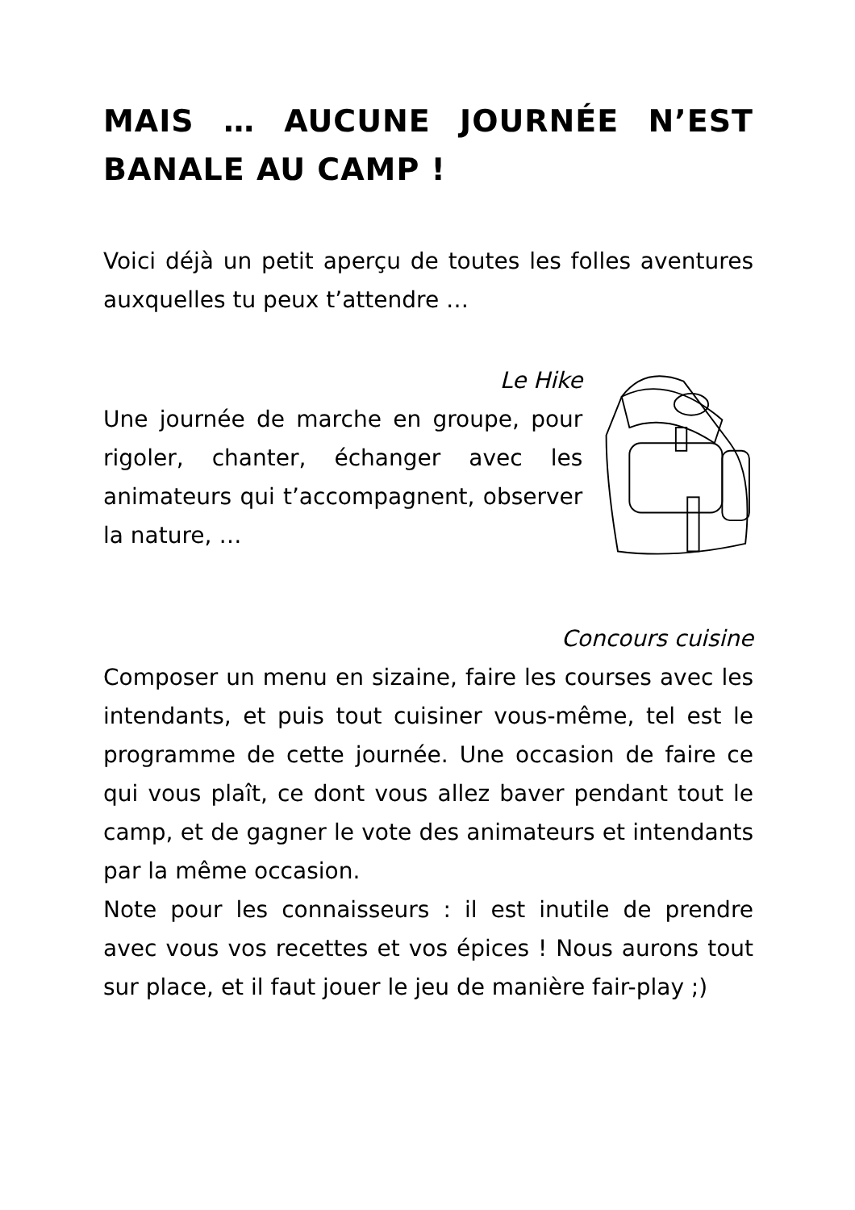MAIS … AUCUNE JOURNÉE N’EST BANALE AU CAMP !
Voici déjà un petit aperçu de toutes les folles aventures auxquelles tu peux t’attendre …
Le Hike
Une journée de marche en groupe, pour rigoler, chanter, échanger avec les animateurs qui t’accompagnent, observer la nature, …
Concours cuisine
Composer un menu en sizaine, faire les courses avec les intendants, et puis tout cuisiner vous-même, tel est le programme de cette journée. Une occasion de faire ce qui vous plaît, ce dont vous allez baver pendant tout le camp, et de gagner le vote des animateurs et intendants par la même occasion.
Note pour les connaisseurs : il est inutile de prendre avec vous vos recettes et vos épices ! Nous aurons tout sur place, et il faut jouer le jeu de manière fair-play ;)